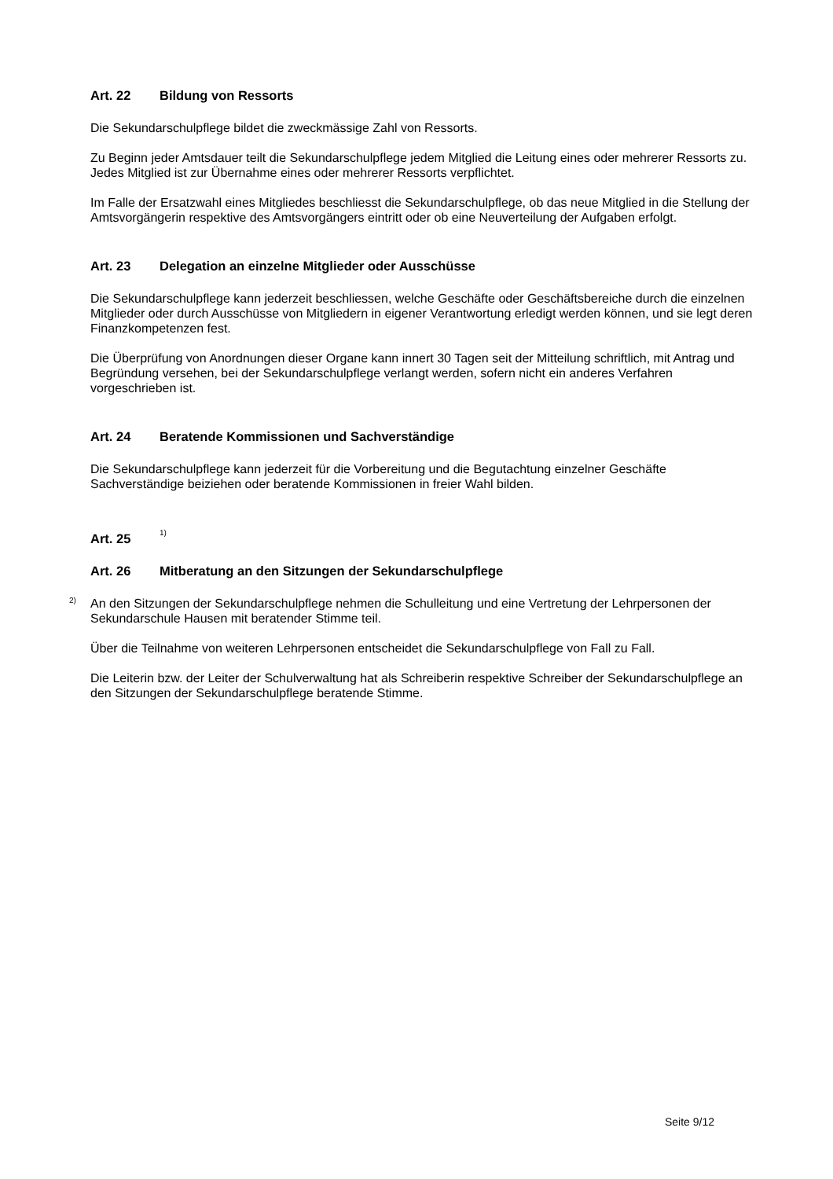Art. 22 Bildung von Ressorts
Die Sekundarschulpflege bildet die zweckmässige Zahl von Ressorts.
Zu Beginn jeder Amtsdauer teilt die Sekundarschulpflege jedem Mitglied die Leitung eines oder mehrerer Ressorts zu. Jedes Mitglied ist zur Übernahme eines oder mehrerer Ressorts verpflichtet.
Im Falle der Ersatzwahl eines Mitgliedes beschliesst die Sekundarschulpflege, ob das neue Mitglied in die Stellung der Amtsvorgängerin respektive des Amtsvorgängers eintritt oder ob eine Neuverteilung der Aufgaben erfolgt.
Art. 23 Delegation an einzelne Mitglieder oder Ausschüsse
Die Sekundarschulpflege kann jederzeit beschliessen, welche Geschäfte oder Geschäftsbereiche durch die einzelnen Mitglieder oder durch Ausschüsse von Mitgliedern in eigener Verantwortung erledigt werden können, und sie legt deren Finanzkompetenzen fest.
Die Überprüfung von Anordnungen dieser Organe kann innert 30 Tagen seit der Mitteilung schriftlich, mit Antrag und Begründung versehen, bei der Sekundarschulpflege verlangt werden, sofern nicht ein anderes Verfahren vorgeschrieben ist.
Art. 24 Beratende Kommissionen und Sachverständige
Die Sekundarschulpflege kann jederzeit für die Vorbereitung und die Begutachtung einzelner Geschäfte Sachverständige beiziehen oder beratende Kommissionen in freier Wahl bilden.
Art. 25<sup>1)</sup>
Art. 26 Mitberatung an den Sitzungen der Sekundarschulpflege
<sup>2)</sup> An den Sitzungen der Sekundarschulpflege nehmen die Schulleitung und eine Vertretung der Lehrpersonen der Sekundarschule Hausen mit beratender Stimme teil.
Über die Teilnahme von weiteren Lehrpersonen entscheidet die Sekundarschulpflege von Fall zu Fall.
Die Leiterin bzw. der Leiter der Schulverwaltung hat als Schreiberin respektive Schreiber der Sekundarschulpflege an den Sitzungen der Sekundarschulpflege beratende Stimme.
Seite 9/12